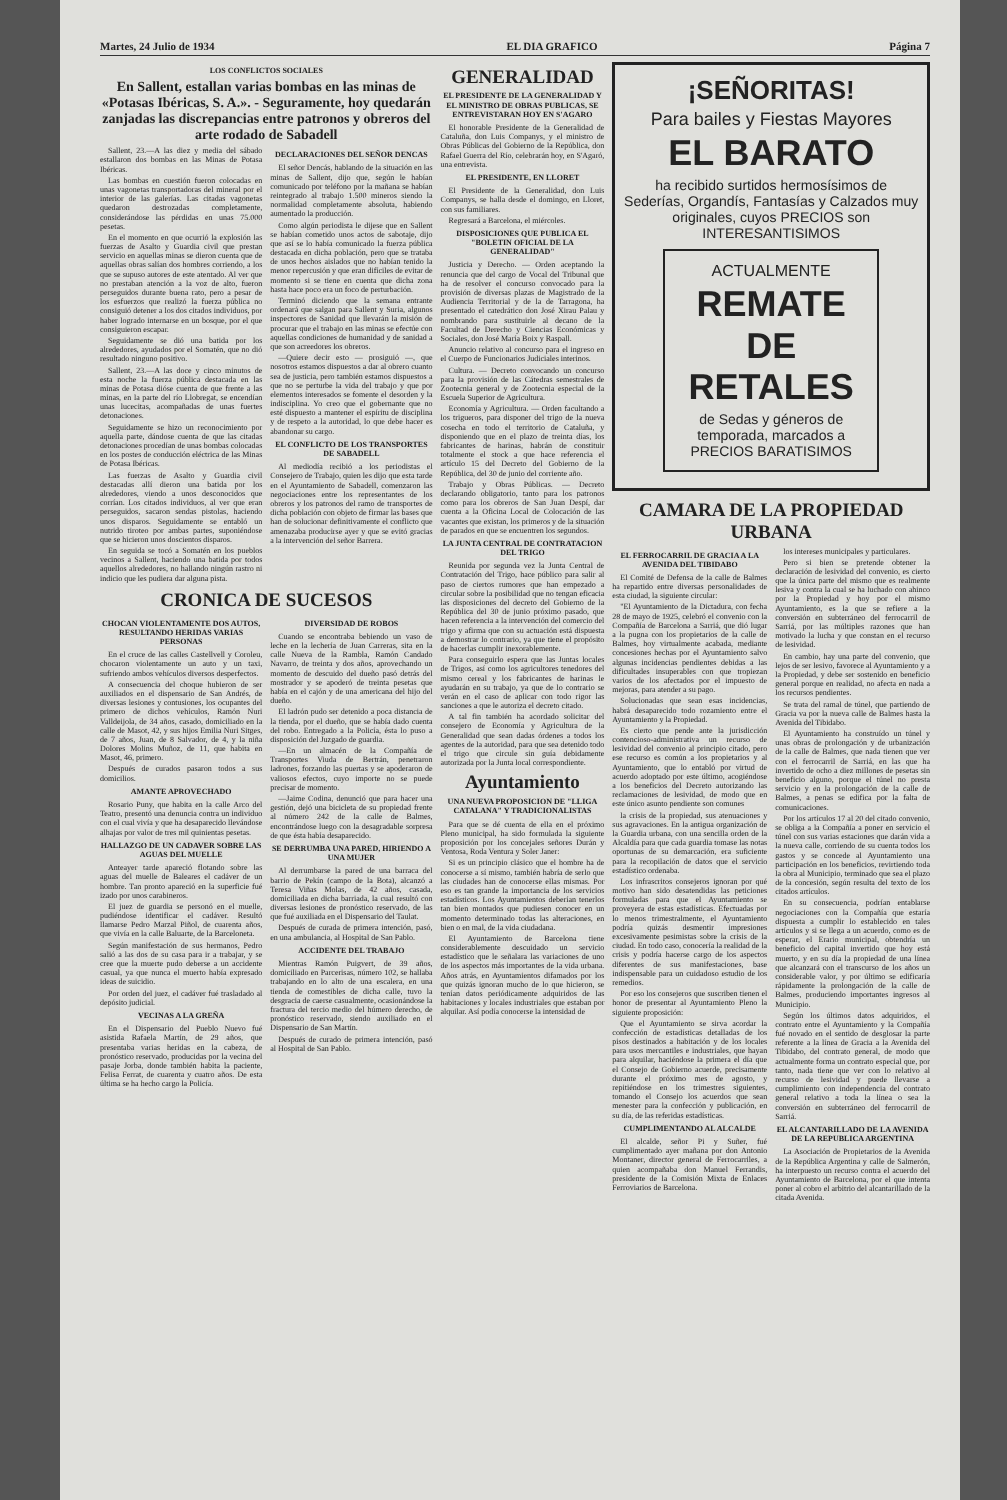Martes, 24 Julio de 1934 EL DIA GRAFICO Página 7
LOS CONFLICTOS SOCIALES
En Sallent, estallan varias bombas en las minas de «Potasas Ibéricas, S. A.». - Seguramente, hoy quedarán zanjadas las discrepancias entre patronos y obreros del arte rodado de Sabadell
Sallent, 23.—A las diez y media del sábado estallaron dos bombas en las Minas de Potasa Ibéricas.
Las bombas en cuestión fueron colocadas en unas vagonetas transportadoras del mineral por el interior de las galerías. Las citadas vagonetas quedaron destrozadas completamente, considerándose las pérdidas en unas 75.000 pesetas.
En el momento en que ocurrió la explosión las fuerzas de Asalto y Guardia civil que prestan servicio en aquellas minas se dieron cuenta que de aquellas obras salían dos hombres corriendo, a los que se supuso autores de este atentado. Al ver que no prestaban atención a la voz de alto, fueron perseguidos durante buena rato, pero a pesar de los esfuerzos que realizó la fuerza pública no consiguió detener a los dos citados individuos, por haber logrado internarse en un bosque, por el que consiguieron escapar.
Seguidamente se dió una batida por los alrededores, ayudados por el Somatén, que no dió resultado ninguno positivo.
Sallent, 23.—A las doce y cinco minutos de esta noche la fuerza pública destacada en las minas de Potasa dióse cuenta de que frente a las minas, en la parte del río Llobregat, se encendían unas lucecitas, acompañadas de unas fuertes detonaciones.
Seguidamente se hizo un reconocimiento por aquella parte, dándose cuenta de que las citadas detonaciones procedían de unas bombas colocadas en los postes de conducción eléctrica de las Minas de Potasa Ibéricas.
Las fuerzas de Asalto y Guardia civil destacadas allí dieron una batida por los alrededores, viendo a unos desconocidos que corrían. Los citados individuos, al ver que eran perseguidos, sacaron sendas pistolas, haciendo unos disparos. Seguidamente se entabló un nutrido tiroteo por ambas partes, suponiéndose que se hicieron unos doscientos disparos.
En seguida se tocó a Somatén en los pueblos vecinos a Sallent, haciendo una batida por todos aquellos alrededores, no hallando ningún rastro ni indicio que les pudiera dar alguna pista.
DECLARACIONES DEL SEÑOR DENCAS
El señor Dencás, hablando de la situación en las minas de Sallent, dijo que, según le habían comunicado por teléfono por la mañana se habían reintegrado al trabajo 1.500 mineros siendo la normalidad completamente absoluta, habiendo aumentado la producción.
Como algún periodista le dijese que en Sallent se habían cometido unos actos de sabotaje, dijo que así se lo había comunicado la fuerza pública destacada en dicha población, pero que se trataba de unos hechos aislados que no habían tenido la menor repercusión y que eran difíciles de evitar de momento si se tiene en cuenta que dicha zona hasta hace poco era un foco de perturbación.
Terminó diciendo que la semana entrante ordenará que salgan para Sallent y Suria, algunos inspectores de Sanidad que llevarán la misión de procurar que el trabajo en las minas se efectúe con aquellas condiciones de humanidad y de sanidad a que son acreedores los obreros.
—Quiere decir esto — prosiguió —, que nosotros estamos dispuestos a dar al obrero cuanto sea de justicia, pero también estamos dispuestos a que no se perturbe la vida del trabajo y que por elementos interesados se fomente el desorden y la indisciplina. Yo creo que el gobernante que no esté dispuesto a mantener el espíritu de disciplina y de respeto a la autoridad, lo que debe hacer es abandonar su cargo.
EL CONFLICTO DE LOS TRANSPORTES DE SABADELL
Al mediodía recibió a los periodistas el Consejero de Trabajo, quien les dijo que esta tarde en el Ayuntamiento de Sabadell, comenzaron las negociaciones entre los representantes de los obreros y los patronos del ramo de transportes de dicha población con objeto de firmar las bases que han de solucionar definitivamente el conflicto que amenazaba producirse ayer y que se evitó gracias a la intervención del señor Barrera.
CRONICA DE SUCESOS
CHOCAN VIOLENTAMENTE DOS AUTOS, RESULTANDO HERIDAS VARIAS PERSONAS
En el cruce de las calles Castellvell y Coroleu, chocaron violentamente un auto y un taxi, sufriendo ambos vehículos diversos desperfectos.
A consecuencia del choque hubieron de ser auxiliados en el dispensario de San Andrés, de diversas lesiones y contusiones, los ocupantes del primero de dichos vehículos, Ramón Nuri Valldeijola, de 34 años, casado, domiciliado en la calle de Masot, 42, y sus hijos Emilia Nuri Sitges, de 7 años, Juan, de 8 Salvador, de 4, y la niña Dolores Molins Muñoz, de 11, que habita en Masot, 46, primero.
Después de curados pasaron todos a sus domicilios.
AMANTE APROVECHADO
Rosario Puny, que habita en la calle Arco del Teatro, presentó una denuncia contra un individuo con el cual vivía y que ha desaparecido llevándose alhajas por valor de tres mil quinientas pesetas.
HALLAZGO DE UN CADAVER SOBRE LAS AGUAS DEL MUELLE
Anteayer tarde apareció flotando sobre las aguas del muelle de Baleares el cadáver de un hombre. Tan pronto apareció en la superficie fué izado por unos carabineros.
El juez de guardia se personó en el muelle, pudiéndose identificar el cadáver. Resultó llamarse Pedro Marzal Piñol, de cuarenta años, que vivía en la calle Baluarte, de la Barceloneta.
Según manifestación de sus hermanos, Pedro salió a las dos de su casa para ir a trabajar, y se cree que la muerte pudo deberse a un accidente casual, ya que nunca el muerto había expresado ideas de suicidio.
Por orden del juez, el cadáver fué trasladado al depósito judicial.
VECINAS A LA GREÑA
En el Dispensario del Pueblo Nuevo fué asistida Rafaela Martín, de 29 años, que presentaba varias heridas en la cabeza, de pronóstico reservado, producidas por la vecina del pasaje Jorba, donde también habita la paciente, Felisa Ferrat, de cuarenta y cuatro años. De esta última se ha hecho cargo la Policía.
DIVERSIDAD DE ROBOS
Cuando se encontraba bebiendo un vaso de leche en la lechería de Juan Carreras, sita en la calle Nueva de la Rambla, Ramón Candado Navarro, de treinta y dos años, aprovechando un momento de descuido del dueño pasó detrás del mostrador y se apoderó de treinta pesetas que había en el cajón y de una americana del hijo del dueño.
El ladrón pudo ser detenido a poca distancia de la tienda, por el dueño, que se había dado cuenta del robo. Entregado a la Policía, ésta lo puso a disposición del Juzgado de guardia.
—En un almacén de la Compañía de Transportes Viuda de Bertrán, penetraron ladrones, forzando las puertas y se apoderaron de valiosos efectos, cuyo importe no se puede precisar de momento.
—Jaime Codina, denunció que para hacer una gestión, dejó una bicicleta de su propiedad frente al número 242 de la calle de Balmes, encontrándose luego con la desagradable sorpresa de que ésta había desaparecido.
SE DERRUMBA UNA PARED, HIRIENDO A UNA MUJER
Al derrumbarse la pared de una barraca del barrio de Pekín (campo de la Bota), alcanzó a Teresa Viñas Molas, de 42 años, casada, domiciliada en dicha barriada, la cual resultó con diversas lesiones de pronóstico reservado, de las que fué auxiliada en el Dispensario del Taulat.
Después de curada de primera intención, pasó, en una ambulancia, al Hospital de San Pablo.
ACCIDENTE DEL TRABAJO
Mientras Ramón Puigvert, de 39 años, domiciliado en Parcerisas, número 102, se hallaba trabajando en lo alto de una escalera, en una tienda de comestibles de dicha calle, tuvo la desgracia de caerse casualmente, ocasionándose la fractura del tercio medio del húmero derecho, de pronóstico reservado, siendo auxiliado en el Dispensario de San Martín.
Después de curado de primera intención, pasó al Hospital de San Pablo.
GENERALIDAD
EL PRESIDENTE DE LA GENERALIDAD Y EL MINISTRO DE OBRAS PUBLICAS, SE ENTREVISTARAN HOY EN S'AGARO
El honorable Presidente de la Generalidad de Cataluña, don Luis Companys, y el ministro de Obras Públicas del Gobierno de la República, don Rafael Guerra del Río, celebrarán hoy, en S'Agaró, una entrevista.
EL PRESIDENTE, EN LLORET
El Presidente de la Generalidad, don Luis Companys, se halla desde el domingo, en Lloret, con sus familiares.
Regresará a Barcelona, el miércoles.
DISPOSICIONES QUE PUBLICA EL "BOLETIN OFICIAL DE LA GENERALIDAD"
Justicia y Derecho. — Orden aceptando la renuncia que del cargo de Vocal del Tribunal que ha de resolver el concurso convocado para la provisión de diversas plazas de Magistrado de la Audiencia Territorial y de la de Tarragona, ha presentado el catedrático don José Xirau Palau y nombrando para sustituirle al decano de la Facultad de Derecho y Ciencias Económicas y Sociales, don José María Boix y Raspall.
Anuncio relativo al concurso para el ingreso en el Cuerpo de Funcionarios Judiciales interinos.
Cultura. — Decreto convocando un concurso para la provisión de las Cátedras semestrales de Zootecnia general y de Zootecnia especial de la Escuela Superior de Agricultura.
Economía y Agricultura. — Orden facultando a los trigueros, para disponer del trigo de la nueva cosecha en todo el territorio de Cataluña, y disponiendo que en el plazo de treinta días, los fabricantes de harinas, habrán de constituir totalmente el stock a que hace referencia el artículo 15 del Decreto del Gobierno de la República, del 30 de junio del corriente año.
Trabajo y Obras Públicas. — Decreto declarando obligatorio, tanto para los patronos como para los obreros de San Juan Despí, dar cuenta a la Oficina Local de Colocación de las vacantes que existan, los primeros y de la situación de parados en que se encuentren los segundos.
LA JUNTA CENTRAL DE CONTRATACION DEL TRIGO
Reunida por segunda vez la Junta Central de Contratación del Trigo, hace público para salir al paso de ciertos rumores que han empezado a circular sobre la posibilidad que no tengan eficacia las disposiciones del decreto del Gobierno de la República del 30 de junio próximo pasado, que hacen referencia a la intervención del comercio del trigo y afirma que con su actuación está dispuesta a demostrar lo contrario, ya que tiene el propósito de hacerlas cumplir inexorablemente.
Para conseguirlo espera que las Juntas locales de Trigos, así como los agricultores tenedores del mismo cereal y los fabricantes de harinas le ayudarán en su trabajo, ya que de lo contrario se verán en el caso de aplicar con todo rigor las sanciones a que le autoriza el decreto citado.
A tal fin también ha acordado solicitar del consejero de Economía y Agricultura de la Generalidad que sean dadas órdenes a todos los agentes de la autoridad, para que sea detenido todo el trigo que circule sin guía debidamente autorizada por la Junta local correspondiente.
Ayuntamiento
UNA NUEVA PROPOSICION DE "LLIGA CATALANA" Y TRADICIONALISTAS
Para que se dé cuenta de ella en el próximo Pleno municipal, ha sido formulada la siguiente proposición por los concejales señores Durán y Ventosa, Roda Ventura y Soler Janer:
Si es un principio clásico que el hombre ha de conocerse a sí mismo, también habría de serlo que las ciudades han de conocerse ellas mismas. Por eso es tan grande la importancia de los servicios estadísticos. Los Ayuntamientos deberían tenerlos tan bien montados que pudiesen conocer en un momento determinado todas las alteraciones, en bien o en mal, de la vida ciudadana.
El Ayuntamiento de Barcelona tiene considerablemente descuidado un servicio estadístico que le señalara las variaciones de uno de los aspectos más importantes de la vida urbana. Años atrás, en Ayuntamientos difamados por los que quizás ignoran mucho de lo que hicieron, se tenían datos periódicamente adquiridos de las habitaciones y locales industriales que estaban por alquilar. Así podía conocerse la intensidad de
¡SEÑORITAS!
Para bailes y Fiestas Mayores
EL BARATO
ha recibido surtidos hermosísimos de Sederías, Organdís, Fantasías y Calzados muy originales, cuyos PRECIOS son INTERESANTISIMOS
ACTUALMENTE
REMATE DE RETALES
de Sedas y géneros de temporada, marcados a PRECIOS BARATISIMOS
CAMARA DE LA PROPIEDAD URBANA
EL FERROCARRIL DE GRACIA A LA AVENIDA DEL TIBIDABO
El Comité de Defensa de la calle de Balmes ha repartido entre diversas personalidades de esta ciudad, la siguiente circular:
"El Ayuntamiento de la Dictadura, con fecha 28 de mayo de 1925, celebró el convenio con la Compañía de Barcelona a Sarriá, que dió lugar a la pugna con los propietarios de la calle de Balmes, hoy virtualmente acabada, mediante concesiones hechas por el Ayuntamiento salvo algunas incidencias pendientes debidas a las dificultades insuperables con que tropiezan varios de los afectados por el impuesto de mejoras, para atender a su pago.
Solucionadas que sean esas incidencias, habrá desaparecido todo rozamiento entre el Ayuntamiento y la Propiedad.
Es cierto que pende ante la jurisdicción contencioso-administrativa un recurso de lesividad del convenio al principio citado, pero ese recurso es común a los propietarios y al Ayuntamiento, que lo entabló por virtud de acuerdo adoptado por este último, acogiéndose a los beneficios del Decreto autorizando las reclamaciones de lesividad, de modo que en este único asunto pendiente son comunes
la crisis de la propiedad, sus atenuaciones y sus agravaciones. En la antigua organización de la Guardia urbana, con una sencilla orden de la Alcaldía para que cada guardia tomase las notas oportunas de su demarcación, era suficiente para la recopilación de datos que el servicio estadístico ordenaba.
Los infrascritos consejeros ignoran por qué motivo han sido desatendidas las peticiones formuladas para que el Ayuntamiento se proveyera de estas estadísticas. Efectuadas por lo menos trimestralmente, el Ayuntamiento podría quizás desmentir impresiones excesivamente pesimistas sobre la crisis de la ciudad. En todo caso, conocería la realidad de la crisis y podría hacerse cargo de los aspectos diferentes de sus manifestaciones, base indispensable para un cuidadoso estudio de los remedios.
Por eso los consejeros que suscriben tienen el honor de presentar al Ayuntamiento Pleno la siguiente proposición:
Que el Ayuntamiento se sirva acordar la confección de estadísticas detalladas de los pisos destinados a habitación y de los locales para usos mercantiles e industriales, que hayan para alquilar, haciéndose la primera el día que el Consejo de Gobierno acuerde, precisamente durante el próximo mes de agosto, y repitiéndose en los trimestres siguientes, tomando el Consejo los acuerdos que sean menester para la confección y publicación, en su día, de las referidas estadísticas.
CUMPLIMENTANDO AL ALCALDE
El alcalde, señor Pi y Suñer, fué cumplimentado ayer mañana por don Antonio Montaner, director general de Ferrocarriles, a quien acompañaba don Manuel Ferrandis, presidente de la Comisión Mixta de Enlaces Ferroviarios de Barcelona.
los intereses municipales y particulares.
Pero si bien se pretende obtener la declaración de lesividad del convenio, es cierto que la única parte del mismo que es realmente lesiva y contra la cual se ha luchado con ahinco por la Propiedad y hoy por el mismo Ayuntamiento, es la que se refiere a la conversión en subterráneo del ferrocarril de Sarriá, por las múltiples razones que han motivado la lucha y que constan en el recurso de lesividad.
En cambio, hay una parte del convenio, que lejos de ser lesivo, favorece al Ayuntamiento y a la Propiedad, y debe ser sostenido en beneficio general porque en realidad, no afecta en nada a los recursos pendientes.
Se trata del ramal de túnel, que partiendo de Gracia va por la nueva calle de Balmes hasta la Avenida del Tibidabo.
El Ayuntamiento ha construído un túnel y unas obras de prolongación y de urbanización de la calle de Balmes, que nada tienen que ver con el ferrocarril de Sarriá, en las que ha invertido de ocho a diez millones de pesetas sin beneficio alguno, porque el túnel no presta servicio y en la prolongación de la calle de Balmes, a penas se edifica por la falta de comunicaciones.
Por los artículos 17 al 20 del citado convenio, se obliga a la Compañía a poner en servicio el túnel con sus varias estaciones que darán vida a la nueva calle, corriendo de su cuenta todos los gastos y se concede al Ayuntamiento una participación en los beneficios, revirtiendo toda la obra al Municipio, terminado que sea el plazo de la concesión, según resulta del texto de los citados artículos.
En su consecuencia, podrían entablarse negociaciones con la Compañía que estaría dispuesta a cumplir lo establecido en tales artículos y si se llega a un acuerdo, como es de esperar, el Erario municipal, obtendría un beneficio del capital invertido que hoy está muerto, y en su día la propiedad de una línea que alcanzará con el transcurso de los años un considerable valor, y por último se edificaría rápidamente la prolongación de la calle de Balmes, produciendo importantes ingresos al Municipio.
Según los últimos datos adquiridos, el contrato entre el Ayuntamiento y la Compañía fué novado en el sentido de desglosar la parte referente a la línea de Gracia a la Avenida del Tibidabo, del contrato general, de modo que actualmente forma un contrato especial que, por tanto, nada tiene que ver con lo relativo al recurso de lesividad y puede llevarse a cumplimiento con independencia del contrato general relativo a toda la línea o sea la conversión en subterráneo del ferrocarril de Sarriá.
EL ALCANTARILLADO DE LA AVENIDA DE LA REPUBLICA ARGENTINA
La Asociación de Propietarios de la Avenida de la República Argentina y calle de Salmerón, ha interpuesto un recurso contra el acuerdo del Ayuntamiento de Barcelona, por el que intenta poner al cobro el arbitrio del alcantarillado de la citada Avenida.